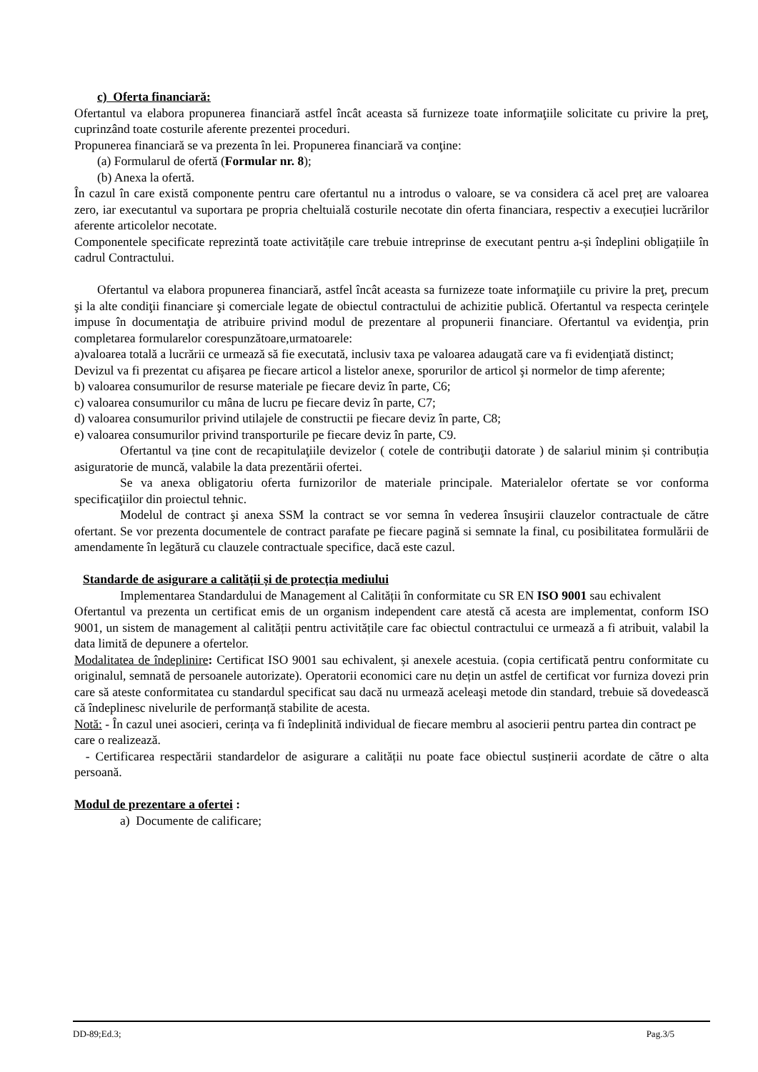c) Oferta financiară:
Ofertantul va elabora propunerea financiară astfel încât aceasta să furnizeze toate informaţiile solicitate cu privire la preţ, cuprinzând toate costurile aferente prezentei proceduri.
Propunerea financiară se va prezenta în lei. Propunerea financiară va conţine:
(a) Formularul de ofertă (Formular nr. 8);
(b) Anexa la ofertă.
În cazul în care există componente pentru care ofertantul nu a introdus o valoare, se va considera că acel preț are valoarea zero, iar executantul va suportara pe propria cheltuială costurile necotate din oferta financiara, respectiv a execuției lucrărilor aferente articolelor necotate.
Componentele specificate reprezintă toate activitățile care trebuie intreprinse de executant pentru a-și îndeplini obligațiile în cadrul Contractului.
Ofertantul va elabora propunerea financiară, astfel încât aceasta sa furnizeze toate informaţiile cu privire la preţ, precum şi la alte condiţii financiare şi comerciale legate de obiectul contractului de achizitie publică. Ofertantul va respecta cerinţele impuse în documentaţia de atribuire privind modul de prezentare al propunerii financiare. Ofertantul va evidenţia, prin completarea formularelor corespunzătoare,urmatoarele:
a)valoarea totală a lucrării ce urmează să fie executată, inclusiv taxa pe valoarea adaugată care va fi evidenţiată distinct;
Devizul va fi prezentat cu afişarea pe fiecare articol a listelor anexe, sporurilor de articol şi normelor de timp aferente;
b) valoarea consumurilor de resurse materiale pe fiecare deviz în parte, C6;
c) valoarea consumurilor cu mâna de lucru pe fiecare deviz în parte, C7;
d) valoarea consumurilor privind utilajele de constructii pe fiecare deviz în parte, C8;
e) valoarea consumurilor privind transporturile pe fiecare deviz în parte, C9.
Ofertantul va ține cont de recapitulaţiile devizelor ( cotele de contribuţii datorate ) de salariul minim și contribuția asiguratorie de muncă, valabile la data prezentării ofertei.
Se va anexa obligatoriu oferta furnizorilor de materiale principale. Materialelor ofertate se vor conforma specificaţiilor din proiectul tehnic.
Modelul de contract şi anexa SSM la contract se vor semna în vederea însuşirii clauzelor contractuale de către ofertant. Se vor prezenta documentele de contract parafate pe fiecare pagină si semnate la final, cu posibilitatea formulării de amendamente în legătură cu clauzele contractuale specifice, dacă este cazul.
Standarde de asigurare a calității și de protecția mediului
Implementarea Standardului de Management al Calității în conformitate cu SR EN ISO 9001 sau echivalent
Ofertantul va prezenta un certificat emis de un organism independent care atestă că acesta are implementat, conform ISO 9001, un sistem de management al calității pentru activitățile care fac obiectul contractului ce urmează a fi atribuit, valabil la data limită de depunere a ofertelor.
Modalitatea de îndeplinire: Certificat ISO 9001 sau echivalent, și anexele acestuia. (copia certificată pentru conformitate cu originalul, semnată de persoanele autorizate). Operatorii economici care nu dețin un astfel de certificat vor furniza dovezi prin care să ateste conformitatea cu standardul specificat sau dacă nu urmează aceleaşi metode din standard, trebuie să dovedească că îndeplinesc nivelurile de performanță stabilite de acesta.
Notă: - În cazul unei asocieri, cerința va fi îndeplinită individual de fiecare membru al asocierii pentru partea din contract pe care o realizează.
- Certificarea respectării standardelor de asigurare a calității nu poate face obiectul susținerii acordate de către o alta persoană.
Modul de prezentare a ofertei :
a) Documente de calificare;
DD-89;Ed.3; Pag.3/5